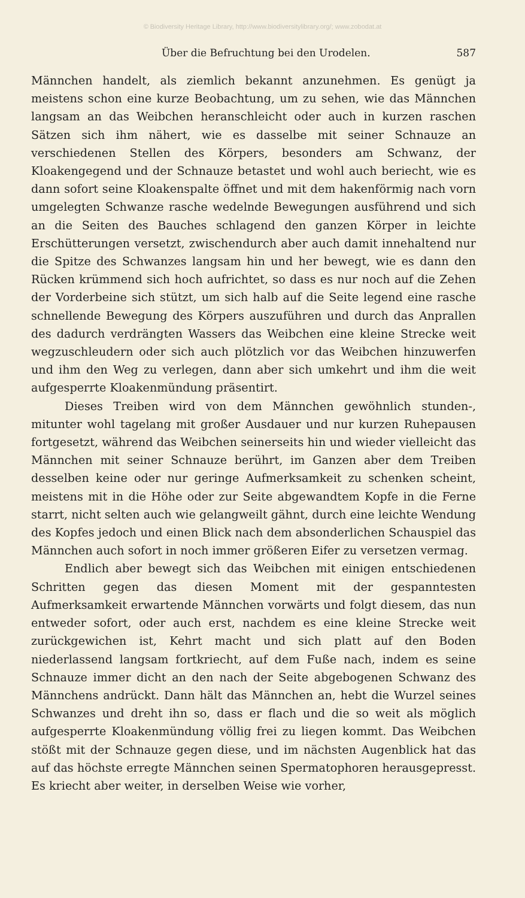© Biodiversity Heritage Library, http://www.biodiversitylibrary.org/; www.zobodat.at
Über die Befruchtung bei den Urodelen. 587
Männchen handelt, als ziemlich bekannt anzunehmen. Es genügt ja meistens schon eine kurze Beobachtung, um zu sehen, wie das Männchen langsam an das Weibchen heranschleicht oder auch in kurzen raschen Sätzen sich ihm nähert, wie es dasselbe mit seiner Schnauze an verschiedenen Stellen des Körpers, besonders am Schwanz, der Kloakengegend und der Schnauze betastet und wohl auch beriecht, wie es dann sofort seine Kloakenspalte öffnet und mit dem hakenförmig nach vorn umgelegten Schwanze rasche wedelnde Bewegungen ausführend und sich an die Seiten des Bauches schlagend den ganzen Körper in leichte Erschütterungen versetzt, zwischendurch aber auch damit innehaltend nur die Spitze des Schwanzes langsam hin und her bewegt, wie es dann den Rücken krümmend sich hoch aufrichtet, so dass es nur noch auf die Zehen der Vorderbeine sich stützt, um sich halb auf die Seite legend eine rasche schnellende Bewegung des Körpers auszuführen und durch das Anprallen des dadurch verdrängten Wassers das Weibchen eine kleine Strecke weit wegzuschleudern oder sich auch plötzlich vor das Weibchen hinzuwerfen und ihm den Weg zu verlegen, dann aber sich umkehrt und ihm die weit aufgesperrte Kloakenmündung präsentirt.
Dieses Treiben wird von dem Männchen gewöhnlich stunden-, mitunter wohl tagelang mit großer Ausdauer und nur kurzen Ruhepausen fortgesetzt, während das Weibchen seinerseits hin und wieder vielleicht das Männchen mit seiner Schnauze berührt, im Ganzen aber dem Treiben desselben keine oder nur geringe Aufmerksamkeit zu schenken scheint, meistens mit in die Höhe oder zur Seite abgewandtem Kopfe in die Ferne starrt, nicht selten auch wie gelangweilt gähnt, durch eine leichte Wendung des Kopfes jedoch und einen Blick nach dem absonderlichen Schauspiel das Männchen auch sofort in noch immer größeren Eifer zu versetzen vermag.
Endlich aber bewegt sich das Weibchen mit einigen entschiedenen Schritten gegen das diesen Moment mit der gespanntesten Aufmerksamkeit erwartende Männchen vorwärts und folgt diesem, das nun entweder sofort, oder auch erst, nachdem es eine kleine Strecke weit zurückgewichen ist, Kehrt macht und sich platt auf den Boden niederlassend langsam fortkriecht, auf dem Fuße nach, indem es seine Schnauze immer dicht an den nach der Seite abgebogenen Schwanz des Männchens andrückt. Dann hält das Männchen an, hebt die Wurzel seines Schwanzes und dreht ihn so, dass er flach und die so weit als möglich aufgesperrte Kloakenmündung völlig frei zu liegen kommt. Das Weibchen stößt mit der Schnauze gegen diese, und im nächsten Augenblick hat das auf das höchste erregte Männchen seinen Spermatophoren herausgepresst. Es kriecht aber weiter, in derselben Weise wie vorher,